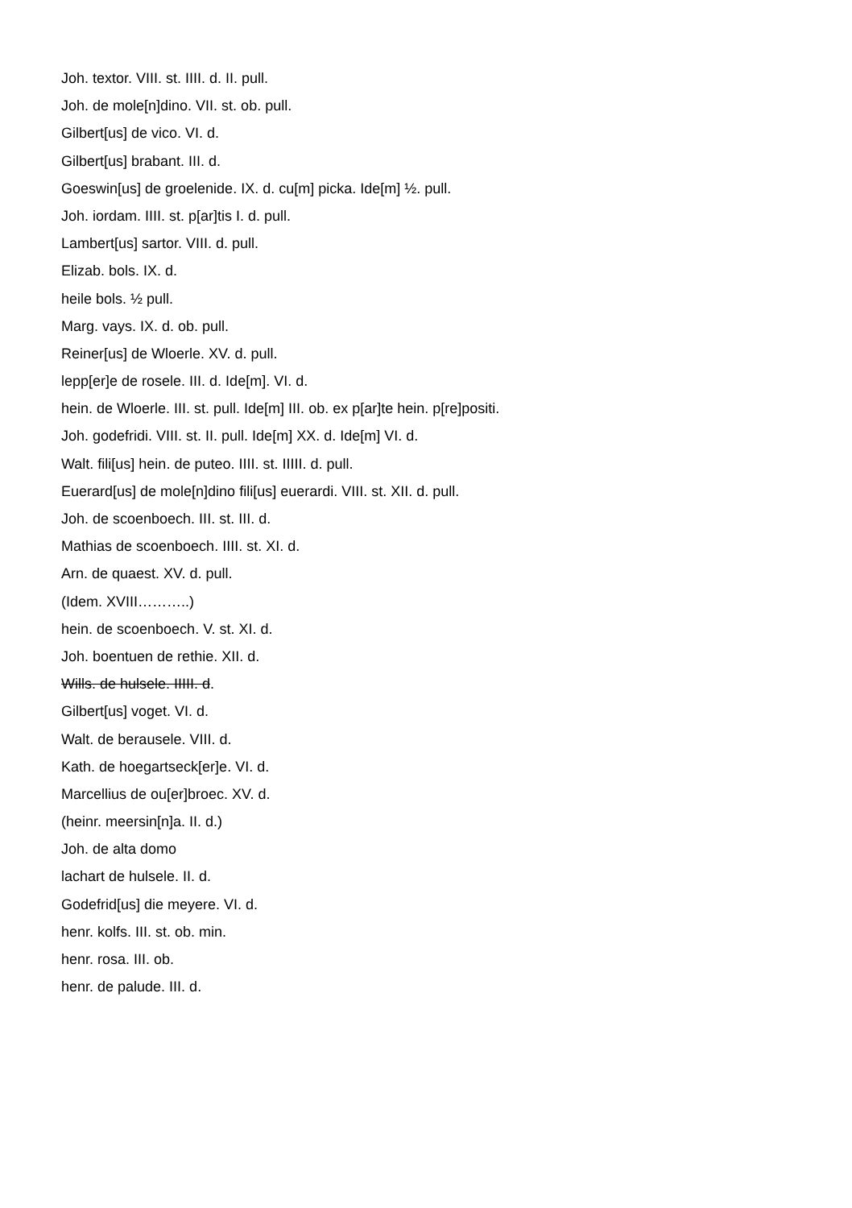Joh. textor. VIII. st. IIII. d. II. pull.
Joh. de mole[n]dino. VII. st. ob. pull.
Gilbert[us] de vico. VI. d.
Gilbert[us] brabant. III. d.
Goeswin[us] de groelenide. IX. d. cu[m] picka. Ide[m] ½. pull.
Joh. iordam. IIII. st. p[ar]tis I. d. pull.
Lambert[us] sartor. VIII. d. pull.
Elizab. bols. IX. d.
heile bols. ½ pull.
Marg. vays. IX. d. ob. pull.
Reiner[us] de Wloerle. XV. d. pull.
lepp[er]e de rosele. III. d. Ide[m]. VI. d.
hein. de Wloerle. III. st. pull. Ide[m] III. ob. ex p[ar]te hein. p[re]positi.
Joh. godefridi. VIII. st. II. pull. Ide[m] XX. d. Ide[m] VI. d.
Walt. fili[us] hein. de puteo. IIII. st. IIIII. d. pull.
Euerard[us] de mole[n]dino fili[us] euerardi. VIII. st. XII. d. pull.
Joh. de scoenboech. III. st. III. d.
Mathias de scoenboech. IIII. st. XI. d.
Arn. de quaest. XV. d. pull.
(Idem. XVIII………..)
hein. de scoenboech. V. st. XI. d.
Joh. boentuen de rethie. XII. d.
Wills. de hulsele. IIIII. d.
Gilbert[us] voget. VI. d.
Walt. de berausele. VIII. d.
Kath. de hoegartseck[er]e. VI. d.
Marcellius de ou[er]broec. XV. d.
(heinr. meersin[n]a. II. d.)
Joh. de alta domo
lachart de hulsele. II. d.
Godefrid[us] die meyere. VI. d.
henr. kolfs. III. st. ob. min.
henr. rosa. III. ob.
henr. de palude. III. d.